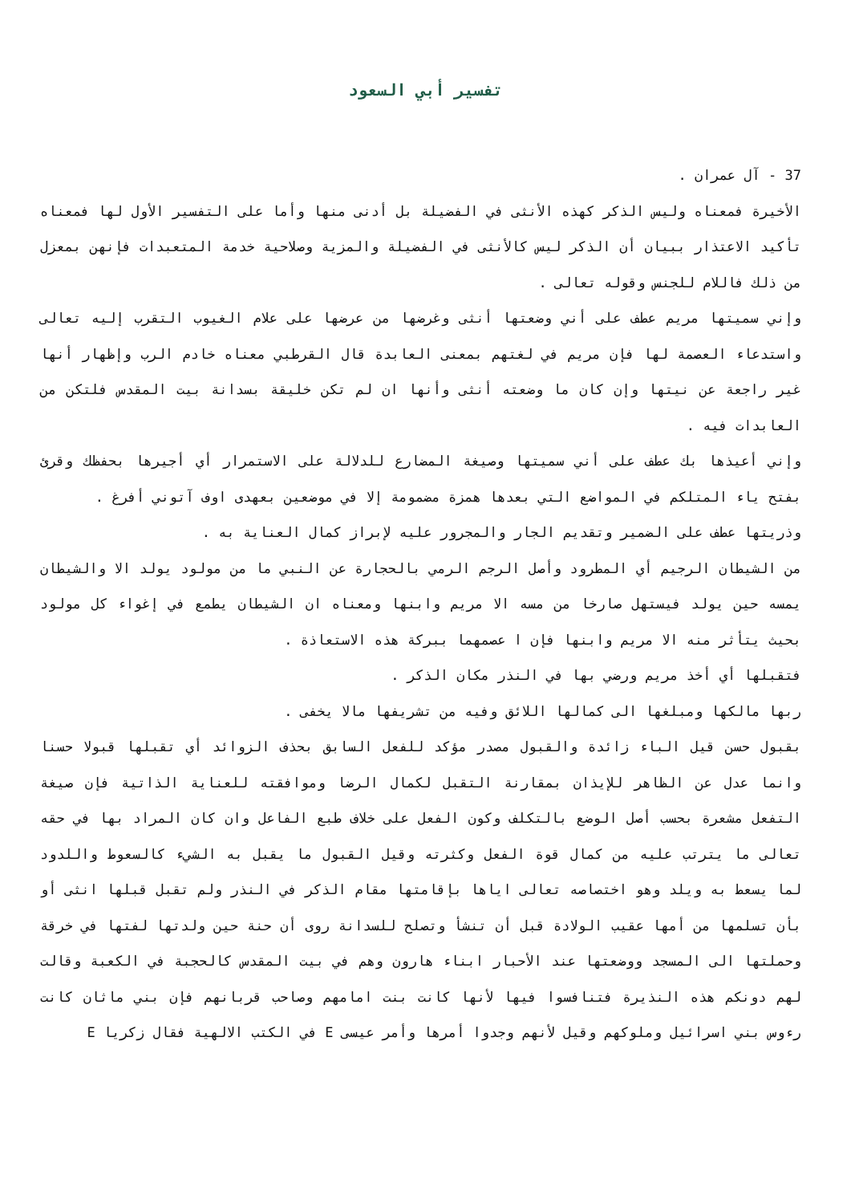تفسير أبي السعود
37 - آل عمران .
الأخيرة فمعناه وليس الذكر كهذه الأنثى في الفضيلة بل أدنى منها وأما على التفسير الأول لها فمعناه تأكيد الاعتذار ببيان أن الذكر ليس كالأنثى في الفضيلة والمزية وصلاحية خدمة المتعبدات فإنهن بمعزل من ذلك فاللام للجنس وقوله تعالى .
وإني سميتها مريم عطف على أني وضعتها أنثى وغرضها من عرضها على علام الغيوب التقرب إليه تعالى واستدعاء العصمة لها فإن مريم في لغتهم بمعنى العابدة قال القرطبي معناه خادم الرب وإظهار أنها غير راجعة عن نيتها وإن كان ما وضعته أنثى وأنها ان لم تكن خليقة بسدانة بيت المقدس فلتكن من العابدات فيه .
وإني أعيذها بك عطف على أني سميتها وصيغة المضارع للدلالة على الاستمرار أي أجيرها بحفظك وقرئ بفتح ياء المتلكم في المواضع التي بعدها همزة مضمومة إلا في موضعين بعهدى اوف آتوني أفرغ .
وذريتها عطف على الضمير وتقديم الجار والمجرور عليه لإبراز كمال العناية به .
من الشيطان الرجيم أي المطرود وأصل الرجم الرمي بالحجارة عن النبي ما من مولود يولد الا والشيطان يمسه حين يولد فيستهل صارخا من مسه الا مريم وابنها ومعناه ان الشيطان يطمع في إغواء كل مولود بحيث يتأثر منه الا مريم وابنها فإن ا عصمهما ببركة هذه الاستعاذة .
فتقبلها أي أخذ مريم ورضي بها في النذر مكان الذكر .
ربها مالكها ومبلغها الى كمالها اللائق وفيه من تشريفها مالا يخفى .
بقبول حسن قيل الباء زائدة والقبول مصدر مؤكد للفعل السابق بحذف الزوائد أي تقبلها قبولا حسنا وانما عدل عن الظاهر للإيذان بمقارنة التقبل لكمال الرضا وموافقته للعناية الذاتية فإن صيغة التفعل مشعرة بحسب أصل الوضع بالتكلف وكون الفعل على خلاف طبع الفاعل وان كان المراد بها في حقه تعالى ما يترتب عليه من كمال قوة الفعل وكثرته وقيل القبول ما يقبل به الشيء كالسعوط واللدود لما يسعط به ويلد وهو اختصاصه تعالى اياها بإقامتها مقام الذكر في النذر ولم تقبل قبلها انثى أو بأن تسلمها من أمها عقيب الولادة قبل أن تنشأ وتصلح للسدانة روى أن حنة حين ولدتها لفتها في خرقة وحملتها الى المسجد ووضعتها عند الأحبار ابناء هارون وهم في بيت المقدس كالحجبة في الكعبة وقالت لهم دونكم هذه النذيرة فتنافسوا فيها لأنها كانت بنت امامهم وصاحب قربانهم فإن بني ماثان كانت رءوس بني اسرائيل وملوكهم وقيل لأنهم وجدوا أمرها وأمر عيسى E في الكتب الالهية فقال زكريا E